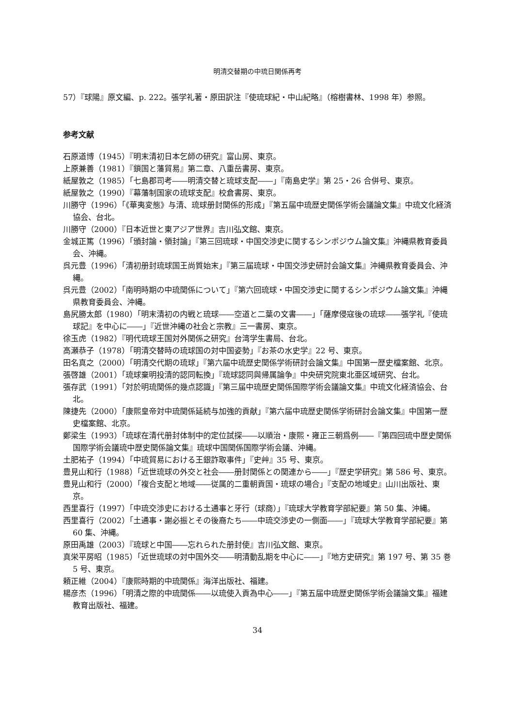明清交替期の中琉日関係再考
57）『球陽』原文編、p. 222。張学礼著・原田訳注『使琉球紀・中山紀略』（榕樹書林、1998 年）参照。
参考文献
石原道博（1945）『明末清初日本乞師の研究』富山房、東京。
上原兼善（1981）『鎖国と藩貿易』第二章、八重岳書房、東京。
紙屋敦之（1985）「七島郡司考――明清交替と琉球支配――」『南島史学』第 25・26 合併号、東京。
紙屋敦之（1990）『幕藩制国家の琉球支配』校倉書房、東京。
川勝守（1996）「《華夷変態》与清、琉球册封関係的形成」『第五届中琉歴史関係学術会議論文集』中琉文化経済協会、台北。
川勝守（2000）『日本近世と東アジア世界』吉川弘文館、東京。
金城正篤（1996）「頒封論・領封論」『第三回琉球・中国交渉史に関するシンポジウム論文集』沖縄県教育委員会、沖縄。
呉元豊（1996）「清初册封琉球国王尚質始末」『第三届琉球・中国交渉史研討会論文集』沖縄県教育委員会、沖縄。
呉元豊（2002）「南明時期の中琉関係について」『第六回琉球・中国交渉史に関するシンポジウム論文集』沖縄県教育委員会、沖縄。
島尻勝太郎（1980）「明末清初の内戦と琉球――空道と二葉の文書――」「薩摩侵寇後の琉球――張学礼『使琉球記』を中心に――」『近世沖縄の社会と宗教』三一書房、東京。
徐玉虎（1982）『明代琉球王国対外関係之研究』台湾学生書局、台北。
高瀬恭子（1978）「明清交替時の琉球国の対中国姿勢」『お茶の水史学』22 号、東京。
田名真之（2000）「明清交代期の琉球」『第六届中琉歴史関係学術研討会論文集』中国第一歴史檔案館、北京。
張啓雄（2001）「琉球棄明投清的認同転換」『琉球認同與帰属論争』中央研究院東北亜区域研究、台北。
張存武（1991）「対於明琉関係的幾点認識」『第三届中琉歴史関係国際学術会議論文集』中琉文化経済協会、台北。
陳捷先（2000）「康熙皇帝対中琉関係延続与加強的貢献」『第六届中琉歴史関係学術研討会論文集』中国第一歴史檔案館、北京。
鄭梁生（1993）「琉球在清代册封体制中的定位試探――以順治・康熙・雍正三朝爲例――『第四回琉中歴史関係国際学術会議琉中歴史関係論文集』琉球中国関係国際学術会議、沖縄。
土肥祐子（1994）「中琉貿易における王銀詐取事件」『史艸』35 号、東京。
豊見山和行（1988）「近世琉球の外交と社会――册封関係との関連から――」『歴史学研究』第 586 号、東京。
豊見山和行（2000）「複合支配と地域――従属的二重朝貢国・琉球の場合」『支配の地域史』山川出版社、東京。
西里喜行（1997）「中琉交渉史における土通事と牙行（球商）」『琉球大学教育学部紀要』第 50 集、沖縄。
西里喜行（2002）「土通事・謝必振とその後裔たち――中琉交渉史の一側面――」『琉球大学教育学部紀要』第 60 集、沖縄。
原田禹雄（2003）『琉球と中国――忘れられた册封使』吉川弘文館、東京。
真栄平房昭（1985）「近世琉球の対中国外交――明清動乱期を中心に――」『地方史研究』第 197 号、第 35 巻 5 号、東京。
頼正維（2004）『康熙時期的中琉関係』海洋出版社、福建。
楊彦杰（1996）「明清之際的中琉関係――以琉使入貢為中心――」『第五届中琉歴史関係学術会議論文集』福建教育出版社、福建。
34